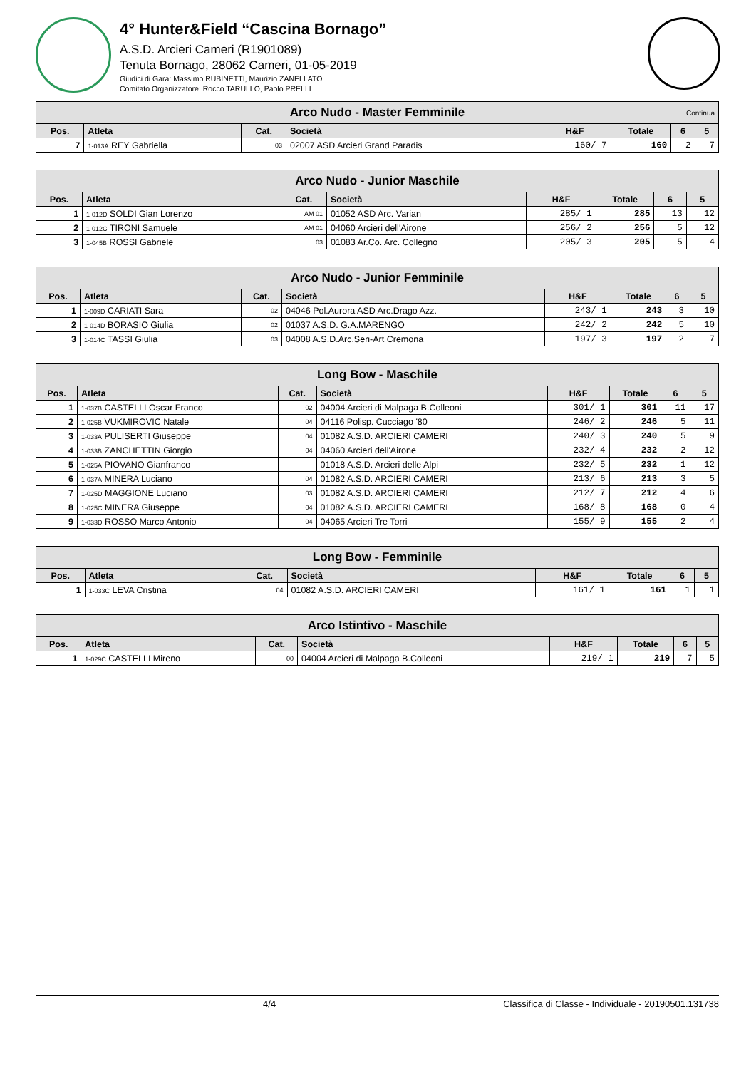4° Hunter&Field “Cascina Bornago”
A.S.D. Arcieri Cameri (R1901089)
Tenuta Bornago, 28062 Cameri, 01-05-2019
Giudici di Gara: Massimo RUBINETTI, Maurizio ZANELLATO
Comitato Organizzatore: Rocco TARULLO, Paolo PRELLI
| Arco Nudo - Master Femminile Continua | | | | | | | |
| --- | --- | --- | --- | --- | --- | --- | --- |
| Pos. | Atleta | Cat. | Società | H&F | Totale | 6 | 5 |
| 7 | 1-013A REY Gabriella | 03 | 02007 ASD Arcieri Grand Paradis | 160/ 7 | 160 | 2 | 7 |
| Arco Nudo - Junior Maschile | | | | | | | |
| --- | --- | --- | --- | --- | --- | --- | --- |
| Pos. | Atleta | Cat. | Società | H&F | Totale | 6 | 5 |
| 1 | 1-012D SOLDI Gian Lorenzo | AM 01 | 01052 ASD Arc. Varian | 285/ 1 | 285 | 13 | 12 |
| 2 | 1-012C TIRONI Samuele | AM 01 | 04060 Arcieri dell'Airone | 256/ 2 | 256 | 5 | 12 |
| 3 | 1-045B ROSSI Gabriele | 03 | 01083 Ar.Co. Arc. Collegno | 205/ 3 | 205 | 5 | 4 |
| Arco Nudo - Junior Femminile | | | | | | | |
| --- | --- | --- | --- | --- | --- | --- | --- |
| Pos. | Atleta | Cat. | Società | H&F | Totale | 6 | 5 |
| 1 | 1-009D CARIATI Sara | 02 | 04046 Pol.Aurora ASD Arc.Drago Azz. | 243/ 1 | 243 | 3 | 10 |
| 2 | 1-014D BORASIO Giulia | 02 | 01037 A.S.D. G.A.MARENGO | 242/ 2 | 242 | 5 | 10 |
| 3 | 1-014C TASSI Giulia | 03 | 04008 A.S.D.Arc.Seri-Art Cremona | 197/ 3 | 197 | 2 | 7 |
| Long Bow - Maschile | | | | | | | |
| --- | --- | --- | --- | --- | --- | --- | --- |
| Pos. | Atleta | Cat. | Società | H&F | Totale | 6 | 5 |
| 1 | 1-037B CASTELLI Oscar Franco | 02 | 04004 Arcieri di Malpaga B.Colleoni | 301/ 1 | 301 | 11 | 17 |
| 2 | 1-025B VUKMIROVIC Natale | 04 | 04116 Polisp. Cucciago '80 | 246/ 2 | 246 | 5 | 11 |
| 3 | 1-033A PULISERTI Giuseppe | 04 | 01082 A.S.D. ARCIERI CAMERI | 240/ 3 | 240 | 5 | 9 |
| 4 | 1-033B ZANCHETTIN Giorgio | 04 | 04060 Arcieri dell'Airone | 232/ 4 | 232 | 2 | 12 |
| 5 | 1-025A PIOVANO Gianfranco | | 01018 A.S.D. Arcieri delle Alpi | 232/ 5 | 232 | 1 | 12 |
| 6 | 1-037A MINERA Luciano | 04 | 01082 A.S.D. ARCIERI CAMERI | 213/ 6 | 213 | 3 | 5 |
| 7 | 1-025D MAGGIONE Luciano | 03 | 01082 A.S.D. ARCIERI CAMERI | 212/ 7 | 212 | 4 | 6 |
| 8 | 1-025C MINERA Giuseppe | 04 | 01082 A.S.D. ARCIERI CAMERI | 168/ 8 | 168 | 0 | 4 |
| 9 | 1-033D ROSSO Marco Antonio | 04 | 04065 Arcieri Tre Torri | 155/ 9 | 155 | 2 | 4 |
| Long Bow - Femminile | | | | | | | |
| --- | --- | --- | --- | --- | --- | --- | --- |
| Pos. | Atleta | Cat. | Società | H&F | Totale | 6 | 5 |
| 1 | 1-033C LEVA Cristina | 04 | 01082 A.S.D. ARCIERI CAMERI | 161/ 1 | 161 | 1 | 1 |
| Arco Istintivo - Maschile | | | | | | | |
| --- | --- | --- | --- | --- | --- | --- | --- |
| Pos. | Atleta | Cat. | Società | H&F | Totale | 6 | 5 |
| 1 | 1-029C CASTELLI Mireno | 00 | 04004 Arcieri di Malpaga B.Colleoni | 219/ 1 | 219 | 7 | 5 |
4/4 Classifica di Classe - Individuale - 20190501.131738